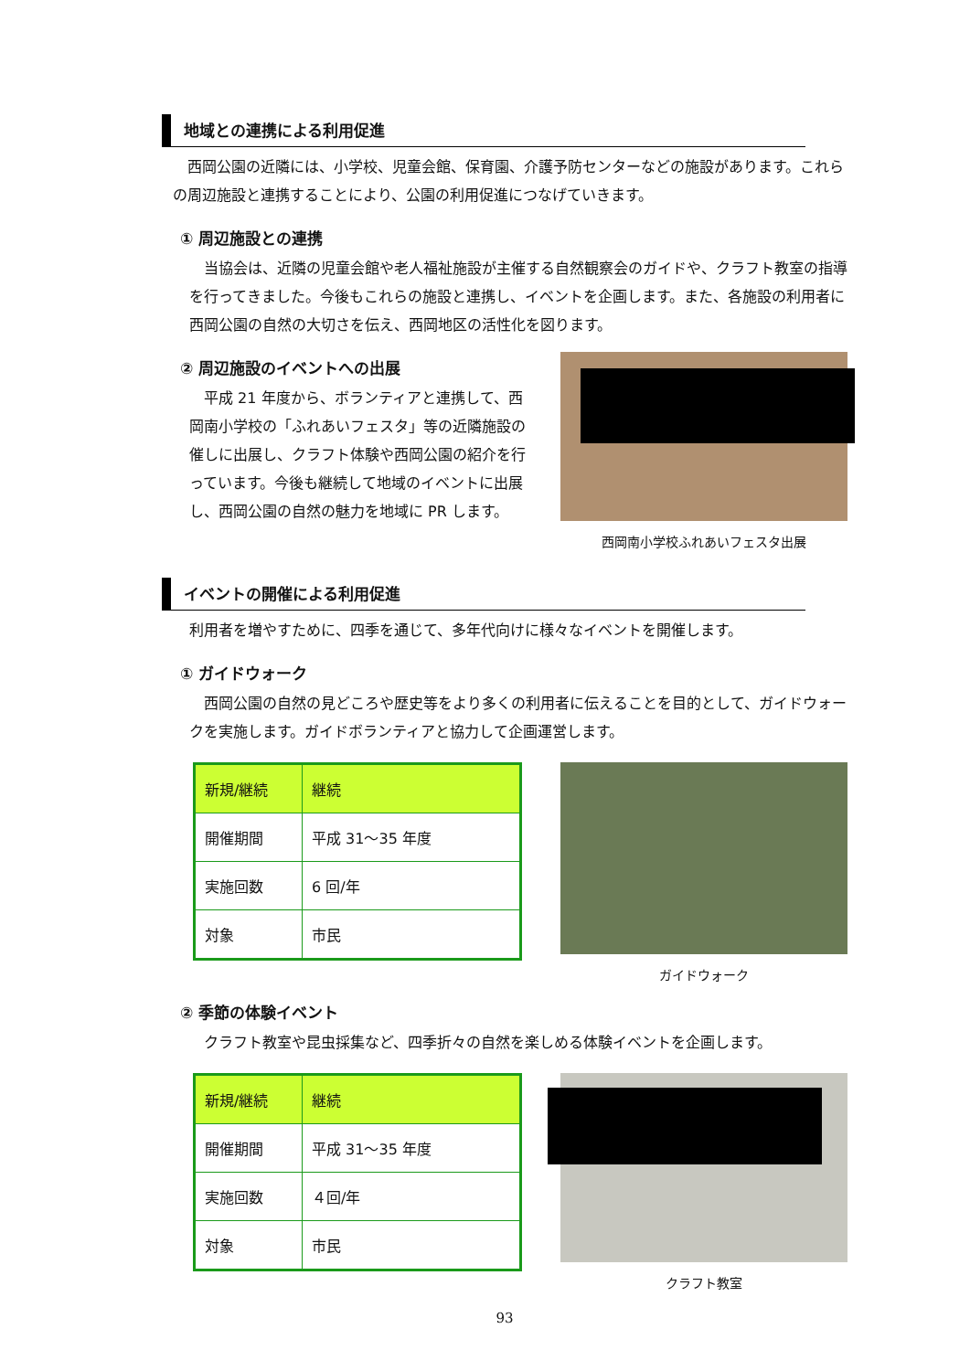地域との連携による利用促進
西岡公園の近隣には、小学校、児童会館、保育園、介護予防センターなどの施設があります。これらの周辺施設と連携することにより、公園の利用促進につなげていきます。
① 周辺施設との連携
当協会は、近隣の児童会館や老人福祉施設が主催する自然観察会のガイドや、クラフト教室の指導を行ってきました。今後もこれらの施設と連携し、イベントを企画します。また、各施設の利用者に西岡公園の自然の大切さを伝え、西岡地区の活性化を図ります。
② 周辺施設のイベントへの出展
平成 21 年度から、ボランティアと連携して、西岡南小学校の「ふれあいフェスタ」等の近隣施設の催しに出展し、クラフト体験や西岡公園の紹介を行っています。今後も継続して地域のイベントに出展し、西岡公園の自然の魅力を地域に PR します。
西岡南小学校ふれあいフェスタ出展
イベントの開催による利用促進
利用者を増やすために、四季を通じて、多年代向けに様々なイベントを開催します。
① ガイドウォーク
西岡公園の自然の見どころや歴史等をより多くの利用者に伝えることを目的として、ガイドウォークを実施します。ガイドボランティアと協力して企画運営します。
| 新規/継続 | 継続 |
| 開催期間 | 平成 31～35 年度 |
| 実施回数 | 6 回/年 |
| 対象 | 市民 |
ガイドウォーク
② 季節の体験イベント
クラフト教室や昆虫採集など、四季折々の自然を楽しめる体験イベントを企画します。
| 新規/継続 | 継続 |
| 開催期間 | 平成 31～35 年度 |
| 実施回数 | ４回/年 |
| 対象 | 市民 |
クラフト教室
93